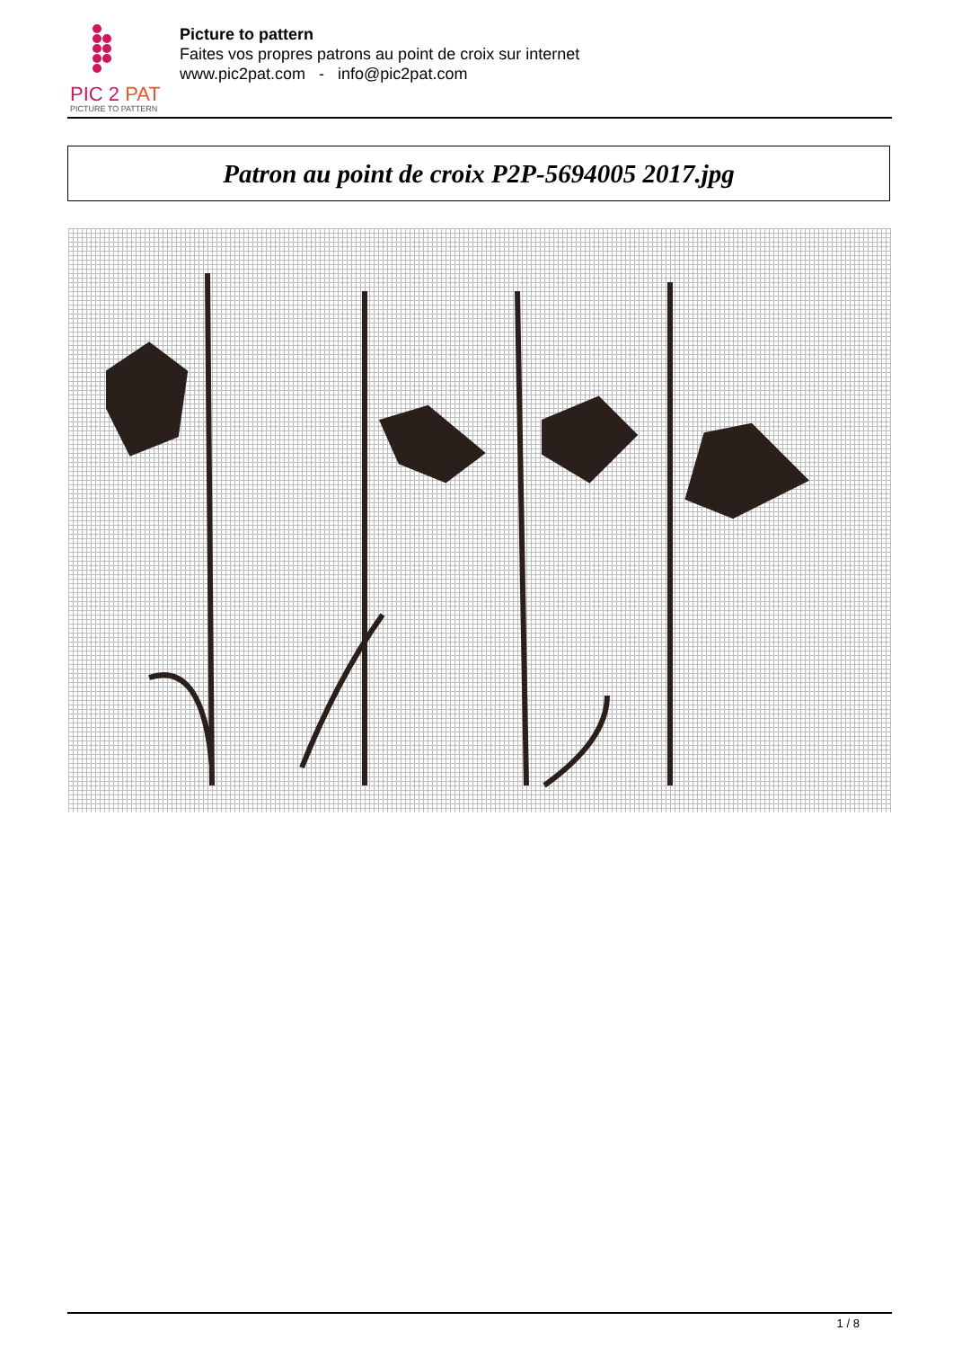PIC 2 PAT
PICTURE TO PATTERN
Picture to pattern
Faites vos propres patrons au point de croix sur internet
www.pic2pat.com - info@pic2pat.com
Patron au point de croix P2P-5694005 2017.jpg
1 / 8